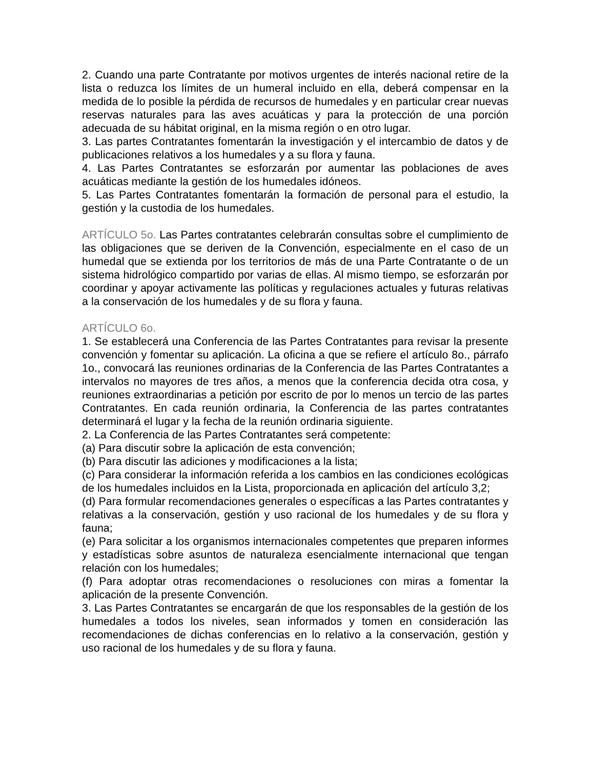2. Cuando una parte Contratante por motivos urgentes de interés nacional retire de la lista o reduzca los límites de un humeral incluido en ella, deberá compensar en la medida de lo posible la pérdida de recursos de humedales y en particular crear nuevas reservas naturales para las aves acuáticas y para la protección de una porción adecuada de su hábitat original, en la misma región o en otro lugar.
3. Las partes Contratantes fomentarán la investigación y el intercambio de datos y de publicaciones relativos a los humedales y a su flora y fauna.
4. Las Partes Contratantes se esforzarán por aumentar las poblaciones de aves acuáticas mediante la gestión de los humedales idóneos.
5. Las Partes Contratantes fomentarán la formación de personal para el estudio, la gestión y la custodia de los humedales.
ARTÍCULO 5o. Las Partes contratantes celebrarán consultas sobre el cumplimiento de las obligaciones que se deriven de la Convención, especialmente en el caso de un humedal que se extienda por los territorios de más de una Parte Contratante o de un sistema hidrológico compartido por varias de ellas. Al mismo tiempo, se esforzarán por coordinar y apoyar activamente las políticas y regulaciones actuales y futuras relativas a la conservación de los humedales y de su flora y fauna.
ARTÍCULO 6o.
1. Se establecerá una Conferencia de las Partes Contratantes para revisar la presente convención y fomentar su aplicación. La oficina a que se refiere el artículo 8o., párrafo 1o., convocará las reuniones ordinarias de la Conferencia de las Partes Contratantes a intervalos no mayores de tres años, a menos que la conferencia decida otra cosa, y reuniones extraordinarias a petición por escrito de por lo menos un tercio de las partes Contratantes. En cada reunión ordinaria, la Conferencia de las partes contratantes determinará el lugar y la fecha de la reunión ordinaria siguiente.
2. La Conferencia de las Partes Contratantes será competente:
(a) Para discutir sobre la aplicación de esta convención;
(b) Para discutir las adiciones y modificaciones a la lista;
(c) Para considerar la información referida a los cambios en las condiciones ecológicas de los humedales incluidos en la Lista, proporcionada en aplicación del artículo 3,2;
(d) Para formular recomendaciones generales o específicas a las Partes contratantes y relativas a la conservación, gestión y uso racional de los humedales y de su flora y fauna;
(e) Para solicitar a los organismos internacionales competentes que preparen informes y estadísticas sobre asuntos de naturaleza esencialmente internacional que tengan relación con los humedales;
(f) Para adoptar otras recomendaciones o resoluciones con miras a fomentar la aplicación de la presente Convención.
3. Las Partes Contratantes se encargarán de que los responsables de la gestión de los humedales a todos los niveles, sean informados y tomen en consideración las recomendaciones de dichas conferencias en lo relativo a la conservación, gestión y uso racional de los humedales y de su flora y fauna.